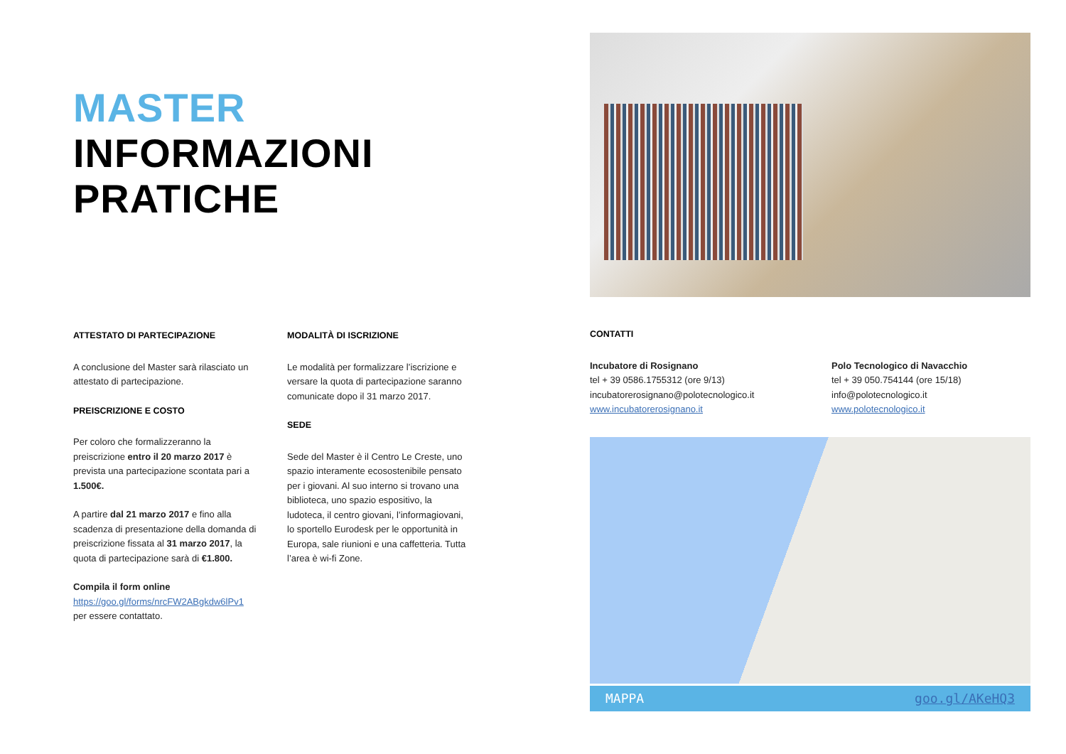MASTER
INFORMAZIONI
PRATICHE
ATTESTATO DI PARTECIPAZIONE
A conclusione del Master sarà rilasciato un attestato di partecipazione.
PREISCRIZIONE E COSTO
Per coloro che formalizzeranno la preiscrizione entro il 20 marzo 2017 è prevista una partecipazione scontata pari a 1.500€.
A partire dal 21 marzo 2017 e fino alla scadenza di presentazione della domanda di preiscrizione fissata al 31 marzo 2017, la quota di partecipazione sarà di €1.800.
Compila il form online https://goo.gl/forms/nrcFW2ABgkdw6lPv1 per essere contattato.
MODALITÀ DI ISCRIZIONE
Le modalità per formalizzare l’iscrizione e versare la quota di partecipazione saranno comunicate dopo il 31 marzo 2017.
SEDE
Sede del Master è il Centro Le Creste, uno spazio interamente ecosostenibile pensato per i giovani. Al suo interno si trovano una biblioteca, uno spazio espositivo, la ludoteca, il centro giovani, l’informagiovani, lo sportello Eurodesk per le opportunità in Europa, sale riunioni e una caffetteria. Tutta l’area è wi-fi Zone.
CONTATTI
Incubatore di Rosignano
tel + 39 0586.1755312 (ore 9/13)
incubatorerosignano@polotecnologico.it
www.incubatorerosignano.it
Polo Tecnologico di Navacchio
tel + 39 050.754144 (ore 15/18)
info@polotecnologico.it
www.polotecnologico.it
MAPPA goo.gl/AKeHQ3